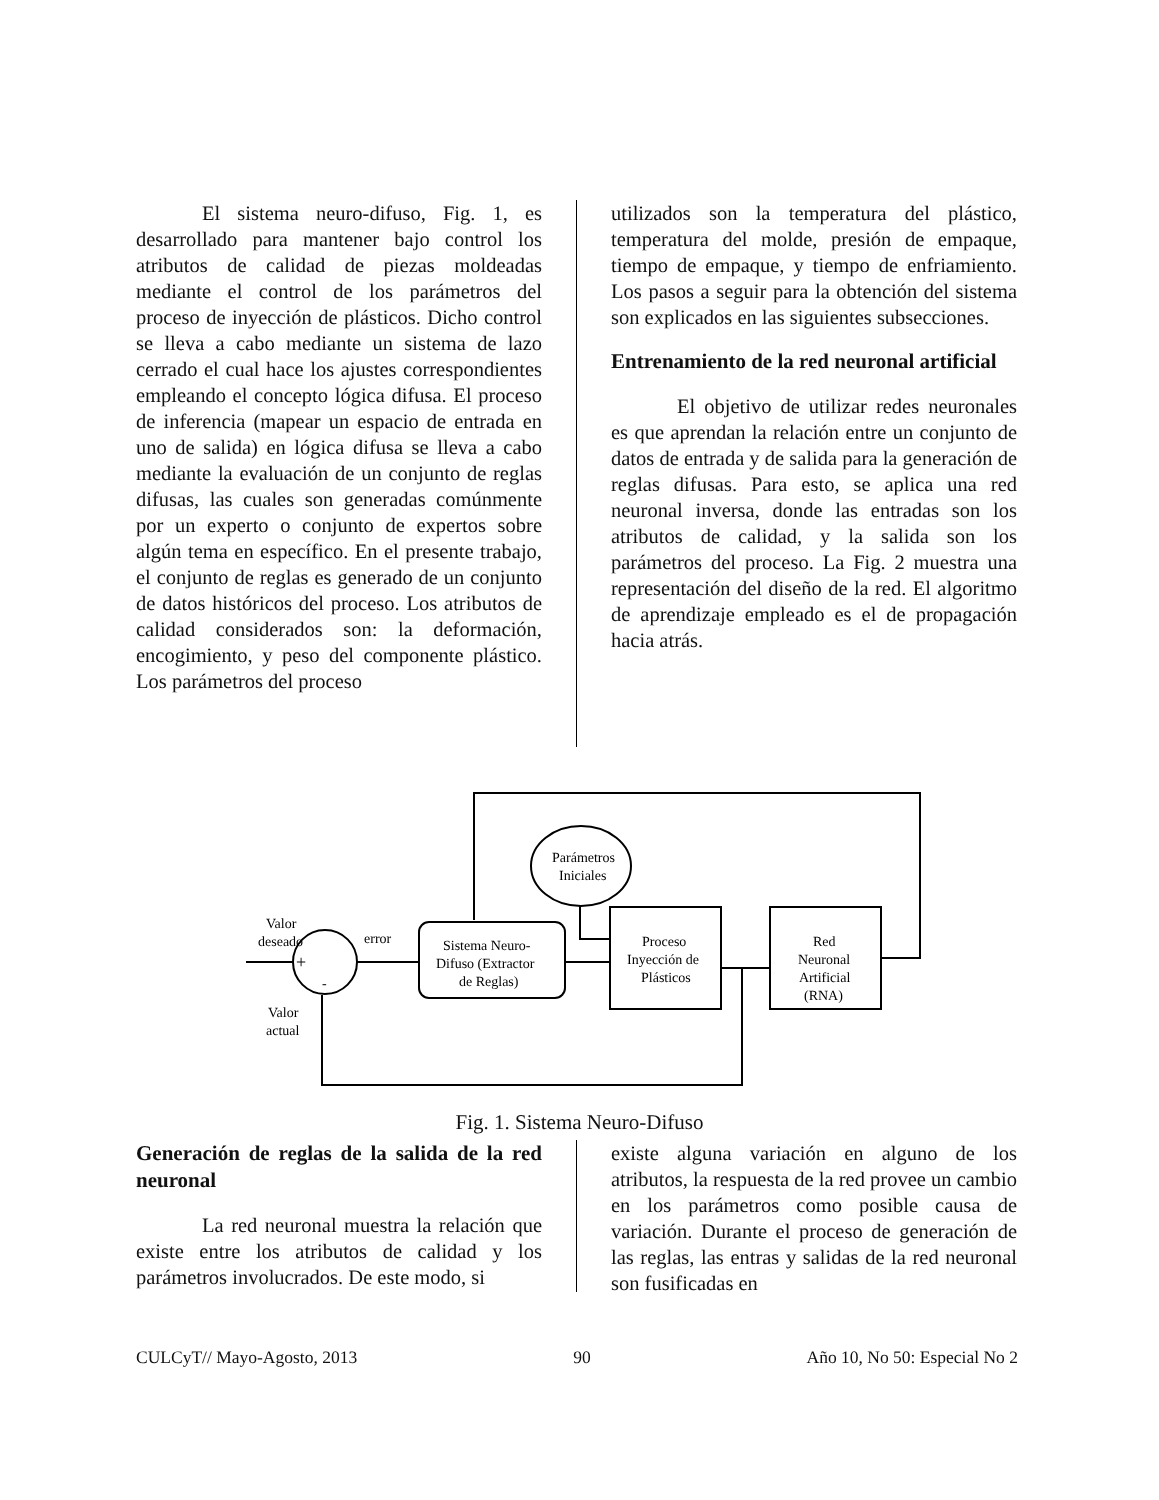El sistema neuro-difuso, Fig. 1, es desarrollado para mantener bajo control los atributos de calidad de piezas moldeadas mediante el control de los parámetros del proceso de inyección de plásticos. Dicho control se lleva a cabo mediante un sistema de lazo cerrado el cual hace los ajustes correspondientes empleando el concepto lógica difusa. El proceso de inferencia (mapear un espacio de entrada en uno de salida) en lógica difusa se lleva a cabo mediante la evaluación de un conjunto de reglas difusas, las cuales son generadas comúnmente por un experto o conjunto de expertos sobre algún tema en específico. En el presente trabajo, el conjunto de reglas es generado de un conjunto de datos históricos del proceso. Los atributos de calidad considerados son: la deformación, encogimiento, y peso del componente plástico. Los parámetros del proceso
utilizados son la temperatura del plástico, temperatura del molde, presión de empaque, tiempo de empaque, y tiempo de enfriamiento. Los pasos a seguir para la obtención del sistema son explicados en las siguientes subsecciones.
Entrenamiento de la red neuronal artificial
El objetivo de utilizar redes neuronales es que aprendan la relación entre un conjunto de datos de entrada y de salida para la generación de reglas difusas. Para esto, se aplica una red neuronal inversa, donde las entradas son los atributos de calidad, y la salida son los parámetros del proceso. La Fig. 2 muestra una representación del diseño de la red. El algoritmo de aprendizaje empleado es el de propagación hacia atrás.
Valor
deseado
+
-
error
Valor
actual
Parámetros
Iniciales
Sistema Neuro-
Difuso (Extractor
de Reglas)
Proceso
Inyección de
Plásticos
Red
Neuronal
Artificial
(RNA)
Fig. 1. Sistema Neuro-Difuso
Generación de reglas de la salida de la red neuronal
La red neuronal muestra la relación que existe entre los atributos de calidad y los parámetros involucrados. De este modo, si
existe alguna variación en alguno de los atributos, la respuesta de la red provee un cambio en los parámetros como posible causa de variación. Durante el proceso de generación de las reglas, las entras y salidas de la red neuronal son fusificadas en
CULCyT// Mayo-Agosto, 2013 90 Año 10, No 50: Especial No 2